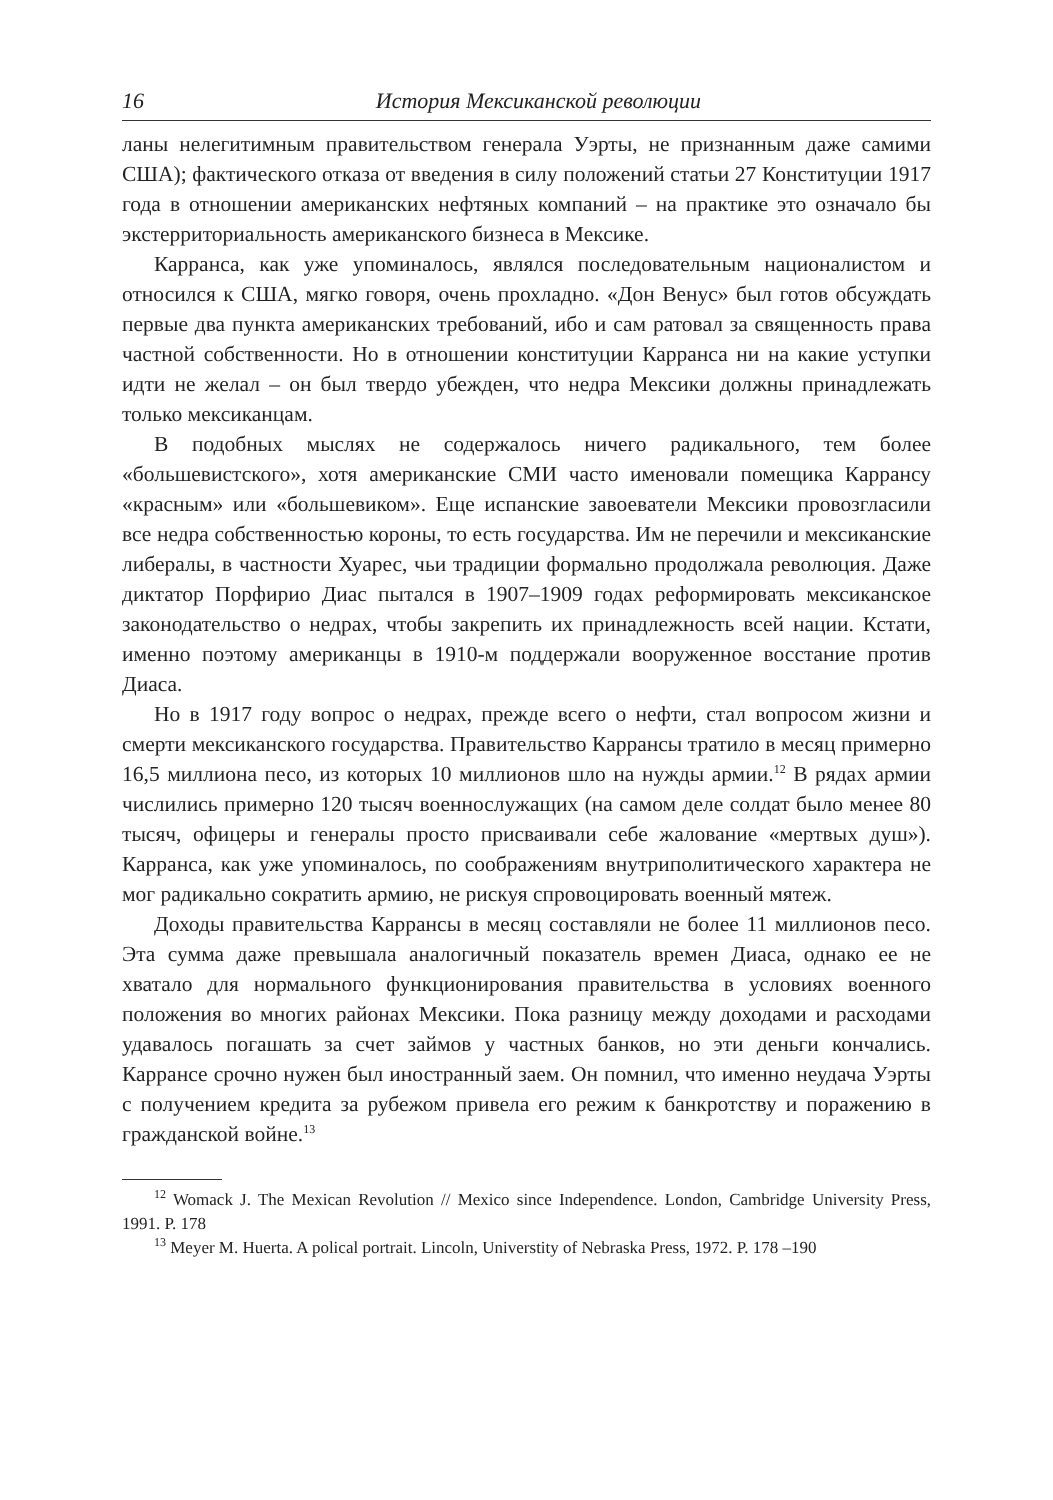16 История Мексиканской революции
ланы нелегитимным правительством генерала Уэрты, не признанным даже самими США); фактического отказа от введения в силу положений статьи 27 Конституции 1917 года в отношении американских нефтяных компаний – на практике это означало бы экстерриториальность американского бизнеса в Мексике.
Карранса, как уже упоминалось, являлся последовательным националистом и относился к США, мягко говоря, очень прохладно. «Дон Венус» был готов обсуждать первые два пункта американских требований, ибо и сам ратовал за священность права частной собственности. Но в отношении конституции Карранса ни на какие уступки идти не желал – он был твердо убежден, что недра Мексики должны принадлежать только мексиканцам.
В подобных мыслях не содержалось ничего радикального, тем более «большевистского», хотя американские СМИ часто именовали помещика Каррансу «красным» или «большевиком». Еще испанские завоеватели Мексики провозгласили все недра собственностью короны, то есть государства. Им не перечили и мексиканские либералы, в частности Хуарес, чьи традиции формально продолжала революция. Даже диктатор Порфирио Диас пытался в 1907–1909 годах реформировать мексиканское законодательство о недрах, чтобы закрепить их принадлежность всей нации. Кстати, именно поэтому американцы в 1910-м поддержали вооруженное восстание против Диаса.
Но в 1917 году вопрос о недрах, прежде всего о нефти, стал вопросом жизни и смерти мексиканского государства. Правительство Каррансы тратило в месяц примерно 16,5 миллиона песо, из которых 10 миллионов шло на нужды армии.<sup>12</sup> В рядах армии числились примерно 120 тысяч военнослужащих (на самом деле солдат было менее 80 тысяч, офицеры и генералы просто присваивали себе жалование «мертвых душ»). Карранса, как уже упоминалось, по соображениям внутриполитического характера не мог радикально сократить армию, не рискуя спровоцировать военный мятеж.
Доходы правительства Каррансы в месяц составляли не более 11 миллионов песо. Эта сумма даже превышала аналогичный показатель времен Диаса, однако ее не хватало для нормального функционирования правительства в условиях военного положения во многих районах Мексики. Пока разницу между доходами и расходами удавалось погашать за счет займов у частных банков, но эти деньги кончались. Каррансе срочно нужен был иностранный заем. Он помнил, что именно неудача Уэрты с получением кредита за рубежом привела его режим к банкротству и поражению в гражданской войне.<sup>13</sup>
<sup>12</sup> Womack J. The Mexican Revolution // Mexico since Independence. London, Cambridge University Press, 1991. P. 178
<sup>13</sup> Meyer M. Huerta. A polical portrait. Lincoln, Universtity of Nebraska Press, 1972. P. 178 –190